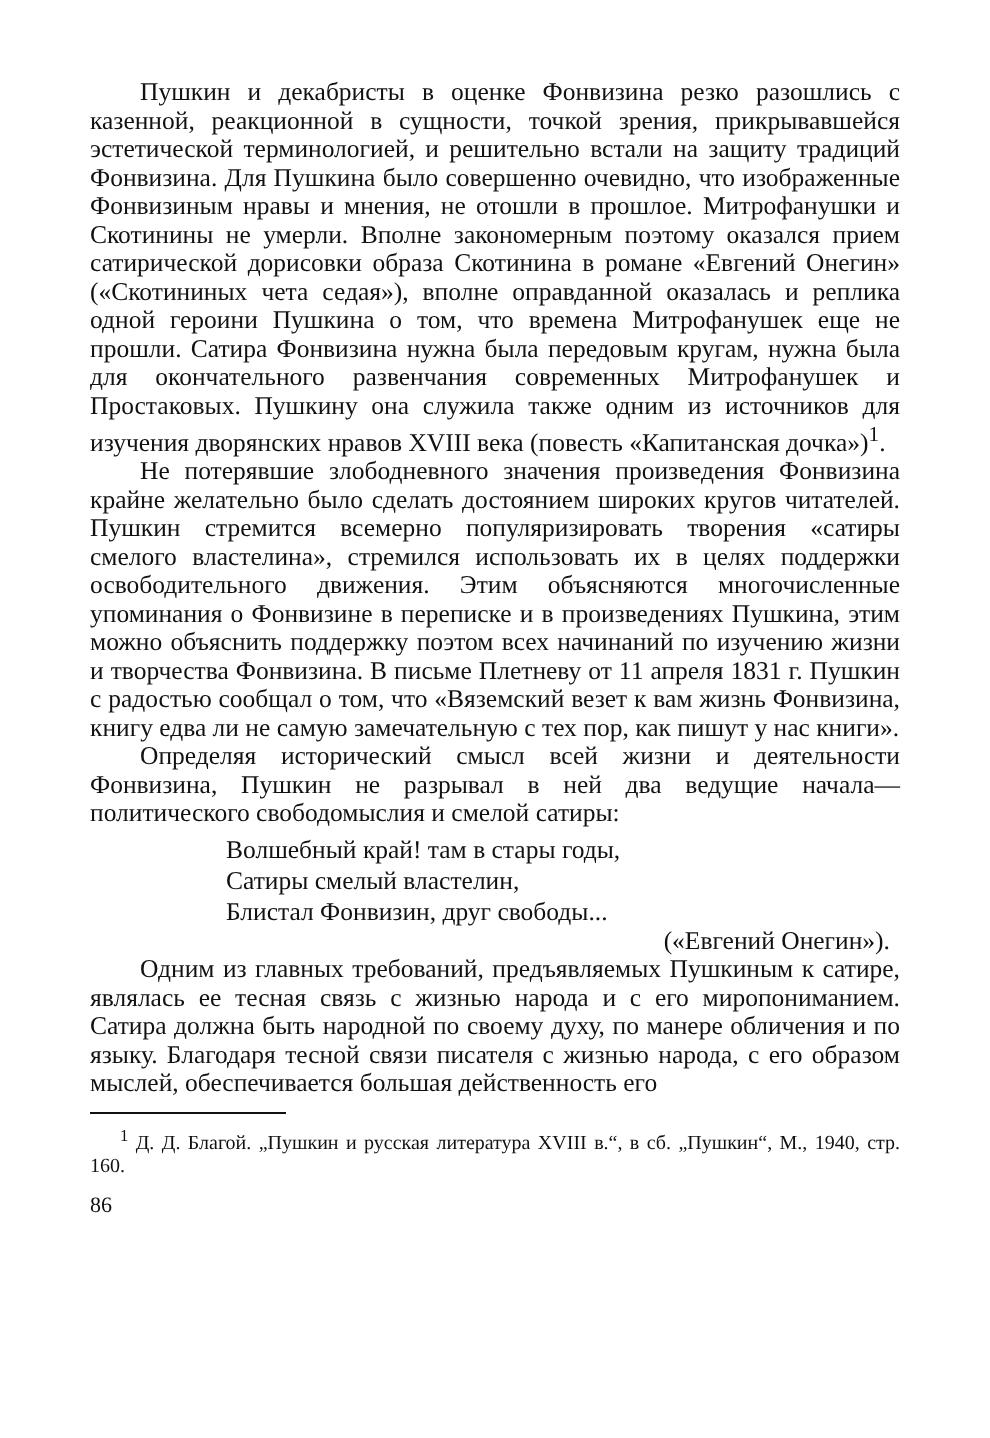Пушкин и декабристы в оценке Фонвизина резко разошлись с казенной, реакционной в сущности, точкой зрения, прикрывавшейся эстетической терминологией, и решительно встали на защиту традиций Фонвизина. Для Пушкина было совершенно очевидно, что изображенные Фонвизиным нравы и мнения, не отошли в прошлое. Митрофанушки и Скотинины не умерли. Вполне закономерным поэтому оказался прием сатирической дорисовки образа Скотинина в романе «Евгений Онегин» («Скотининых чета седая»), вполне оправданной оказалась и реплика одной героини Пушкина о том, что времена Митрофанушек еще не прошли. Сатира Фонвизина нужна была передовым кругам, нужна была для окончательного развенчания современных Митрофанушек и Простаковых. Пушкину она служила также одним из источников для изучения дворянских нравов XVIII века (повесть «Капитанская дочка»)<sup>1</sup>.
Не потерявшие злободневного значения произведения Фонвизина крайне желательно было сделать достоянием широких кругов читателей. Пушкин стремится всемерно популяризировать творения «сатиры смелого властелина», стремился использовать их в целях поддержки освободительного движения. Этим объясняются многочисленные упоминания о Фонвизине в переписке и в произведениях Пушкина, этим можно объяснить поддержку поэтом всех начинаний по изучению жизни и творчества Фонвизина. В письме Плетневу от 11 апреля 1831 г. Пушкин с радостью сообщал о том, что «Вяземский везет к вам жизнь Фонвизина, книгу едва ли не самую замечательную с тех пор, как пишут у нас книги».
Определяя исторический смысл всей жизни и деятельности Фонвизина, Пушкин не разрывал в ней два ведущие начала— политического свободомыслия и смелой сатиры:
Волшебный край! там в стары годы,
Сатиры смелый властелин,
Блистал Фонвизин, друг свободы...
(«Евгений Онегин»).
Одним из главных требований, предъявляемых Пушкиным к сатире, являлась ее тесная связь с жизнью народа и с его миропониманием. Сатира должна быть народной по своему духу, по манере обличения и по языку. Благодаря тесной связи писателя с жизнью народа, с его образом мыслей, обеспечивается большая действенность его
<sup>1</sup> Д. Д. Благой. „Пушкин и русская литература XVIII в.“, в сб. „Пушкин“, М., 1940, стр. 160.
86